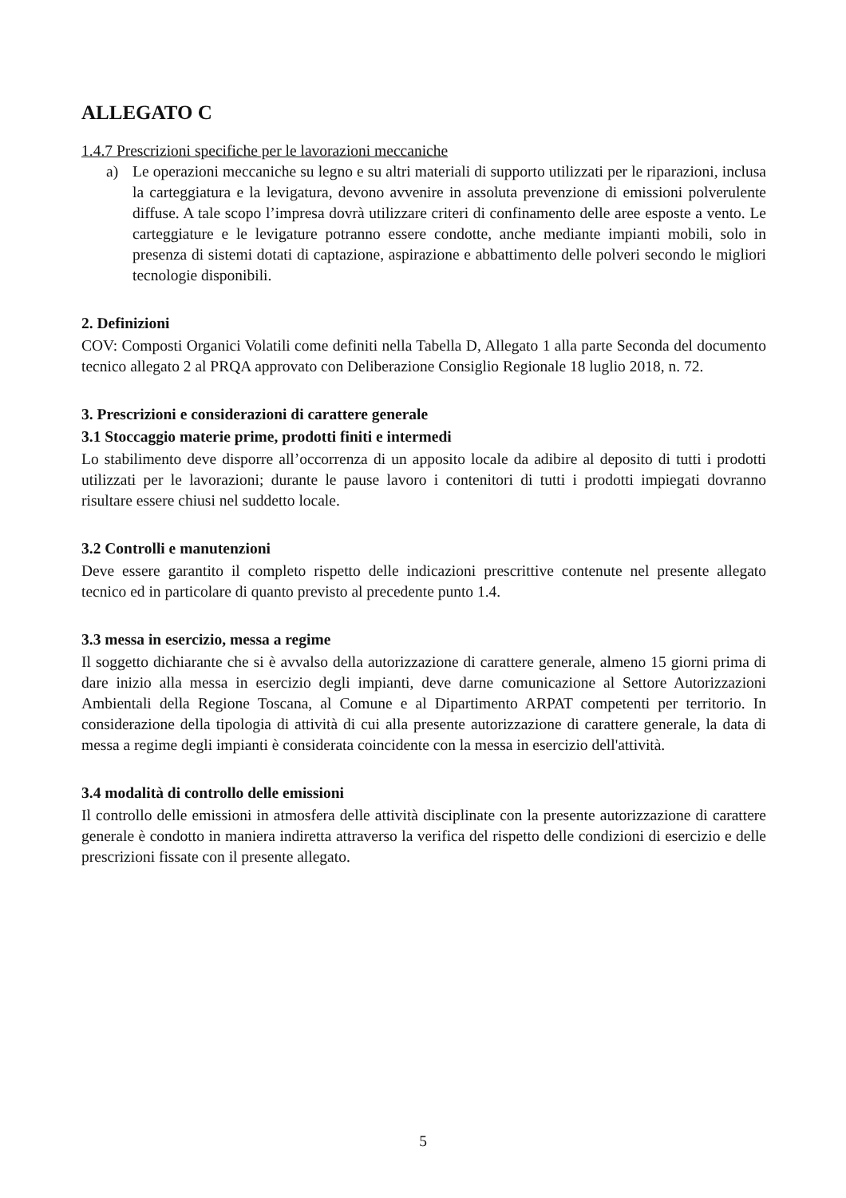ALLEGATO C
1.4.7 Prescrizioni specifiche per le lavorazioni meccaniche
a) Le operazioni meccaniche su legno e su altri materiali di supporto utilizzati per le riparazioni, inclusa la carteggiatura e la levigatura, devono avvenire in assoluta prevenzione di emissioni polverulente diffuse. A tale scopo l’impresa dovrà utilizzare criteri di confinamento delle aree esposte a vento. Le carteggiature e le levigature potranno essere condotte, anche mediante impianti mobili, solo in presenza di sistemi dotati di captazione, aspirazione e abbattimento delle polveri secondo le migliori tecnologie disponibili.
2. Definizioni
COV: Composti Organici Volatili come definiti nella Tabella D, Allegato 1 alla parte Seconda del documento tecnico allegato 2 al PRQA approvato con Deliberazione Consiglio Regionale 18 luglio 2018, n. 72.
3. Prescrizioni e considerazioni di carattere generale
3.1 Stoccaggio materie prime, prodotti finiti e intermedi
Lo stabilimento deve disporre all’occorrenza di un apposito locale da adibire al deposito di tutti i prodotti utilizzati per le lavorazioni; durante le pause lavoro i contenitori di tutti i prodotti impiegati dovranno risultare essere chiusi nel suddetto locale.
3.2 Controlli e manutenzioni
Deve essere garantito il completo rispetto delle indicazioni prescrittive contenute nel presente allegato tecnico ed in particolare di quanto previsto al precedente punto 1.4.
3.3 messa in esercizio, messa a regime
Il soggetto dichiarante che si è avvalso della autorizzazione di carattere generale, almeno 15 giorni prima di dare inizio alla messa in esercizio degli impianti, deve darne comunicazione al Settore Autorizzazioni Ambientali della Regione Toscana, al Comune e al Dipartimento ARPAT competenti per territorio. In considerazione della tipologia di attività di cui alla presente autorizzazione di carattere generale, la data di messa a regime degli impianti è considerata coincidente con la messa in esercizio dell'attività.
3.4 modalità di controllo delle emissioni
Il controllo delle emissioni in atmosfera delle attività disciplinate con la presente autorizzazione di carattere generale è condotto in maniera indiretta attraverso la verifica del rispetto delle condizioni di esercizio e delle prescrizioni fissate con il presente allegato.
5